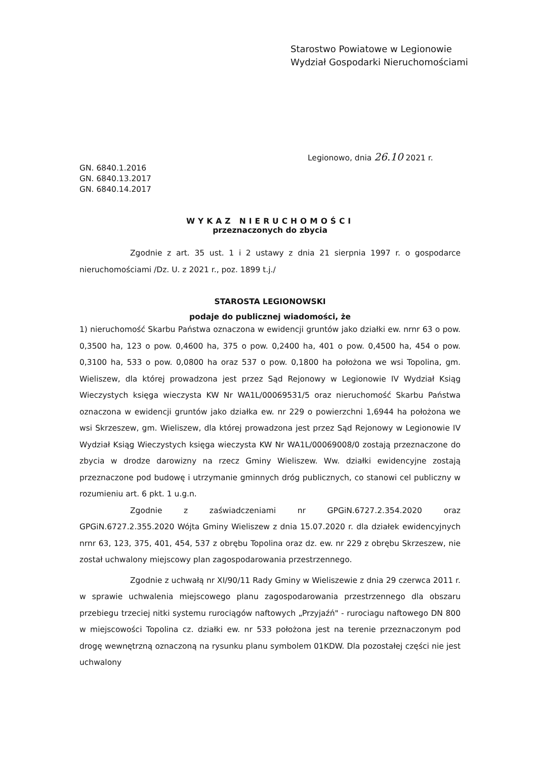Starostwo Powiatowe w Legionowie
Wydział Gospodarki Nieruchomościami
Legionowo, dnia 26.10 2021 r.
GN. 6840.1.2016
GN. 6840.13.2017
GN. 6840.14.2017
WYKAZ NIERUCHOMOŚCI
przeznaczonych do zbycia
Zgodnie z art. 35 ust. 1 i 2 ustawy z dnia 21 sierpnia 1997 r. o gospodarce nieruchomościami /Dz. U. z 2021 r., poz. 1899 t.j./
STAROSTA LEGIONOWSKI
podaje do publicznej wiadomości, że
1) nieruchomość Skarbu Państwa oznaczona w ewidencji gruntów jako działki ew. nrnr 63 o pow. 0,3500 ha, 123 o pow. 0,4600 ha, 375 o pow. 0,2400 ha, 401 o pow. 0,4500 ha, 454 o pow. 0,3100 ha, 533 o pow. 0,0800 ha oraz 537 o pow. 0,1800 ha położona we wsi Topolina, gm. Wieliszew, dla której prowadzona jest przez Sąd Rejonowy w Legionowie IV Wydział Ksiąg Wieczystych księga wieczysta KW Nr WA1L/00069531/5 oraz nieruchomość Skarbu Państwa oznaczona w ewidencji gruntów jako działka ew. nr 229 o powierzchni 1,6944 ha położona we wsi Skrzeszew, gm. Wieliszew, dla której prowadzona jest przez Sąd Rejonowy w Legionowie IV Wydział Ksiąg Wieczystych księga wieczysta KW Nr WA1L/00069008/0 zostają przeznaczone do zbycia w drodze darowizny na rzecz Gminy Wieliszew. Ww. działki ewidencyjne zostają przeznaczone pod budowę i utrzymanie gminnych dróg publicznych, co stanowi cel publiczny w rozumieniu art. 6 pkt. 1 u.g.n.
Zgodnie z zaświadczeniami nr GPGiN.6727.2.354.2020 oraz GPGiN.6727.2.355.2020 Wójta Gminy Wieliszew z dnia 15.07.2020 r. dla działek ewidencyjnych nrnr 63, 123, 375, 401, 454, 537 z obrębu Topolina oraz dz. ew. nr 229 z obrębu Skrzeszew, nie został uchwalony miejscowy plan zagospodarowania przestrzennego.
Zgodnie z uchwałą nr XI/90/11 Rady Gminy w Wieliszewie z dnia 29 czerwca 2011 r. w sprawie uchwalenia miejscowego planu zagospodarowania przestrzennego dla obszaru przebiegu trzeciej nitki systemu rurociągów naftowych „Przyjaźń" - rurociagu naftowego DN 800 w miejscowości Topolina cz. działki ew. nr 533 położona jest na terenie przeznaczonym pod drogę wewnętrzną oznaczoną na rysunku planu symbolem 01KDW. Dla pozostałej części nie jest uchwalony